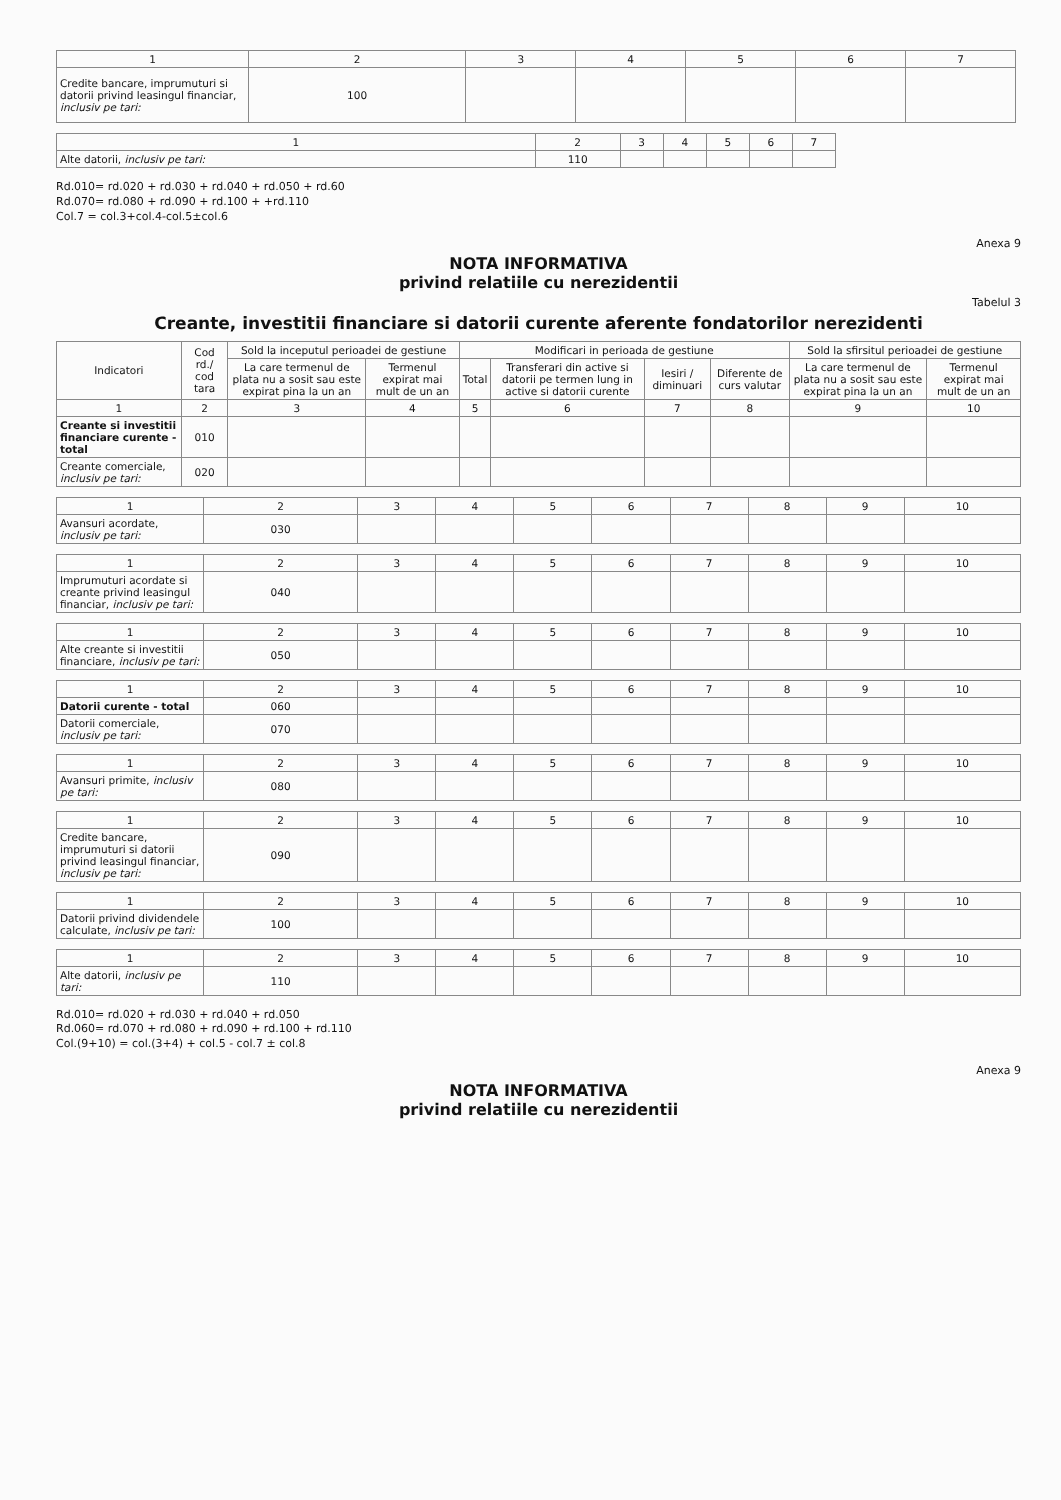| 1 | 2 | 3 | 4 | 5 | 6 | 7 |
| --- | --- | --- | --- | --- | --- | --- |
| Credite bancare, imprumuturi si datorii privind leasingul financiar, inclusiv pe tari: | 100 | | | | | |
| 1 | 2 | 3 | 4 | 5 | 6 | 7 |
| --- | --- | --- | --- | --- | --- | --- |
| Alte datorii, inclusiv pe tari: | 110 | | | | | |
Rd.010= rd.020 + rd.030 + rd.040 + rd.050 + rd.60
Rd.070= rd.080 + rd.090 + rd.100 + +rd.110
Col.7 = col.3+col.4-col.5±col.6
Anexa 9
NOTA INFORMATIVA
privind relatiile cu nerezidentii
Tabelul 3
Creante, investitii financiare si datorii curente aferente fondatorilor nerezidenti
| Indicatori | Cod rd./ cod tara | Sold la inceputul perioadei de gestiune | | Modificari in perioada de gestiune | | | | Sold la sfirsitul perioadei de gestiune | |
| --- | --- | --- | --- | --- | --- | --- | --- | --- | --- |
| | | La care termenul de plata nu a sosit sau este expirat pina la un an | Termenul expirat mai mult de un an | Total | Transferari din active si datorii pe termen lung in active si datorii curente | Iesiri / diminuari | Diferente de curs valutar | La care termenul de plata nu a sosit sau este expirat pina la un an | Termenul expirat mai mult de un an |
| 1 | 2 | 3 | 4 | 5 | 6 | 7 | 8 | 9 | 10 |
| Creante si investitii financiare curente - total | 010 | | | | | | | | |
| Creante comerciale, inclusiv pe tari: | 020 | | | | | | | | |
| 1 | 2 | 3 | 4 | 5 | 6 | 7 | 8 | 9 | 10 |
| Avansuri acordate, inclusiv pe tari: | 030 | | | | | | | | |
| 1 | 2 | 3 | 4 | 5 | 6 | 7 | 8 | 9 | 10 |
| Imprumuturi acordate si creante privind leasingul financiar, inclusiv pe tari: | 040 | | | | | | | | |
| 1 | 2 | 3 | 4 | 5 | 6 | 7 | 8 | 9 | 10 |
| Alte creante si investitii financiare, inclusiv pe tari: | 050 | | | | | | | | |
| 1 | 2 | 3 | 4 | 5 | 6 | 7 | 8 | 9 | 10 |
| Datorii curente - total | 060 | | | | | | | | |
| Datorii comerciale, inclusiv pe tari: | 070 | | | | | | | | |
| 1 | 2 | 3 | 4 | 5 | 6 | 7 | 8 | 9 | 10 |
| Avansuri primite, inclusiv pe tari: | 080 | | | | | | | | |
| 1 | 2 | 3 | 4 | 5 | 6 | 7 | 8 | 9 | 10 |
| Credite bancare, imprumuturi si datorii privind leasingul financiar, inclusiv pe tari: | 090 | | | | | | | | |
| 1 | 2 | 3 | 4 | 5 | 6 | 7 | 8 | 9 | 10 |
| Datorii privind dividendele calculate, inclusiv pe tari: | 100 | | | | | | | | |
| 1 | 2 | 3 | 4 | 5 | 6 | 7 | 8 | 9 | 10 |
| Alte datorii, inclusiv pe tari: | 110 | | | | | | | | |
Rd.010= rd.020 + rd.030 + rd.040 + rd.050
Rd.060= rd.070 + rd.080 + rd.090 + rd.100 + rd.110
Col.(9+10) = col.(3+4) + col.5 - col.7 ± col.8
Anexa 9
NOTA INFORMATIVA
privind relatiile cu nerezidentii